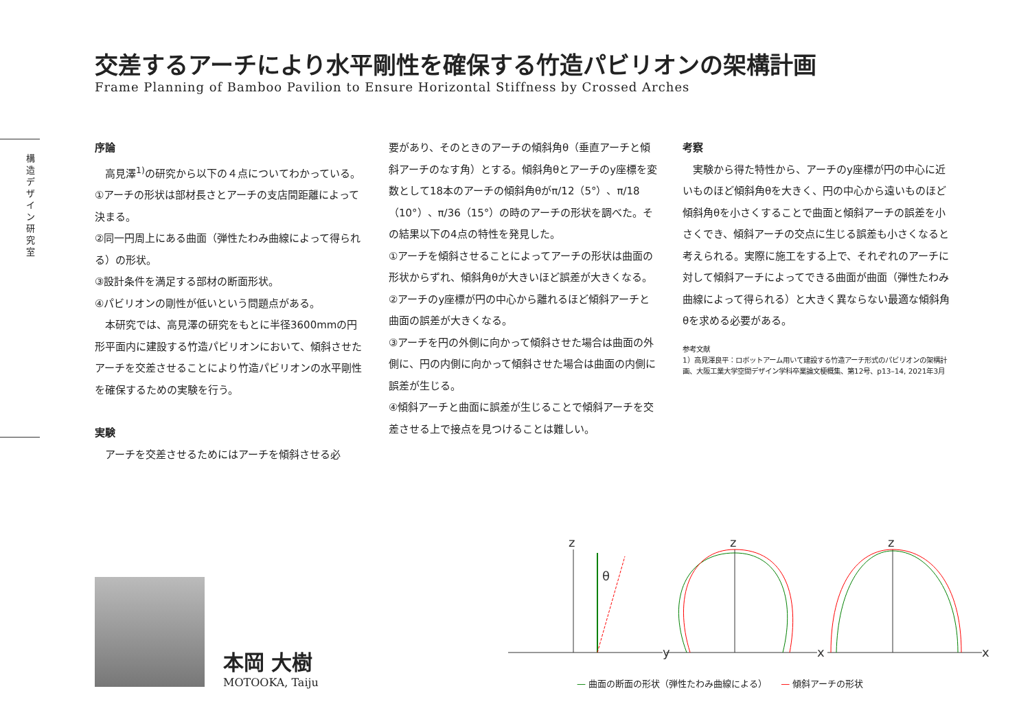構造デザイン研究室
交差するアーチにより水平剛性を確保する竹造パビリオンの架構計画
Frame Planning of Bamboo Pavilion to Ensure Horizontal Stiffness by Crossed Arches
序論
　高見澤<sup>1)</sup>の研究から以下の４点についてわかっている。
①アーチの形状は部材長さとアーチの支店間距離によって決まる。
②同一円周上にある曲面（弾性たわみ曲線によって得られる）の形状。
③設計条件を満足する部材の断面形状。
④パビリオンの剛性が低いという問題点がある。
　本研究では、高見澤の研究をもとに半径3600mmの円形平面内に建設する竹造パビリオンにおいて、傾斜させたアーチを交差させることにより竹造パビリオンの水平剛性を確保するための実験を行う。
実験
　アーチを交差させるためにはアーチを傾斜させる必
要があり、そのときのアーチの傾斜角θ（垂直アーチと傾斜アーチのなす角）とする。傾斜角θとアーチのy座標を変数として18本のアーチの傾斜角θがπ/12（5°）、π/18（10°）、π/36（15°）の時のアーチの形状を調べた。その結果以下の4点の特性を発見した。
①アーチを傾斜させることによってアーチの形状は曲面の形状からずれ、傾斜角θが大きいほど誤差が大きくなる。
②アーチのy座標が円の中心から離れるほど傾斜アーチと曲面の誤差が大きくなる。
③アーチを円の外側に向かって傾斜させた場合は曲面の外側に、円の内側に向かって傾斜させた場合は曲面の内側に誤差が生じる。
④傾斜アーチと曲面に誤差が生じることで傾斜アーチを交差させる上で接点を見つけることは難しい。
考察
　実験から得た特性から、アーチのy座標が円の中心に近いものほど傾斜角θを大きく、円の中心から遠いものほど傾斜角θを小さくすることで曲面と傾斜アーチの誤差を小さくでき、傾斜アーチの交点に生じる誤差も小さくなると考えられる。実際に施工をする上で、それぞれのアーチに対して傾斜アーチによってできる曲面が曲面（弾性たわみ曲線によって得られる）と大きく異ならない最適な傾斜角θを求める必要がある。
参考文献
1）高見澤良平：ロボットアーム用いて建設する竹造アーチ形式のパビリオンの架構計画、大阪工業大学空間デザイン学科卒業論文梗概集、第12号、p13–14, 2021年3月
本岡 大樹
MOTOOKA, Taiju
z
y
θ
z
x
z
x
— 曲面の断面の形状（弾性たわみ曲線による）　　— 傾斜アーチの形状